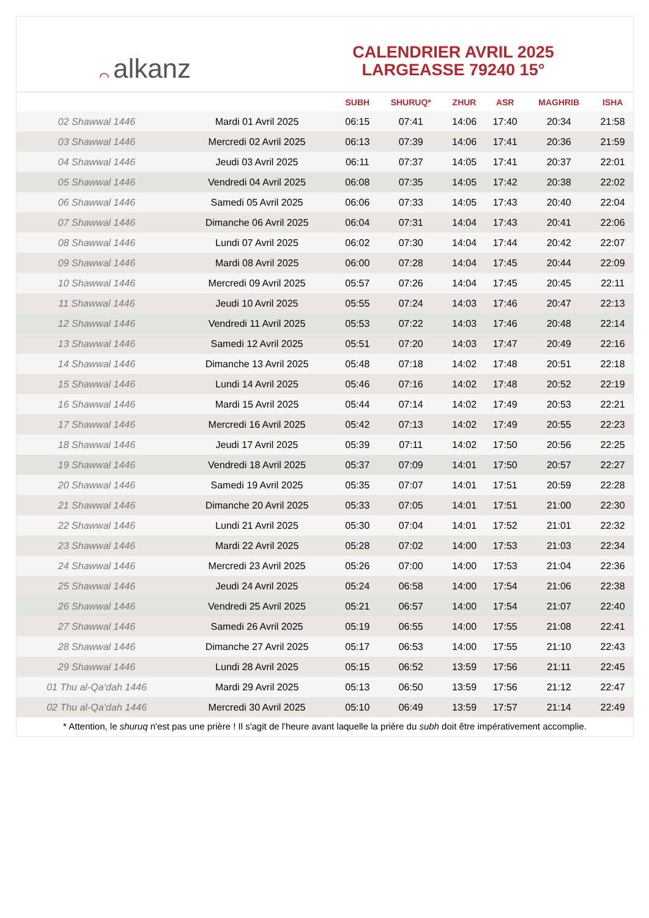⌒ alkanz
CALENDRIER AVRIL 2025
LARGEASSE 79240 15°
| | | SUBH | SHURUQ* | ZHUR | ASR | MAGHRIB | ISHA |
| --- | --- | --- | --- | --- | --- | --- | --- |
| 02 Shawwal 1446 | Mardi 01 Avril 2025 | 06:15 | 07:41 | 14:06 | 17:40 | 20:34 | 21:58 |
| 03 Shawwal 1446 | Mercredi 02 Avril 2025 | 06:13 | 07:39 | 14:06 | 17:41 | 20:36 | 21:59 |
| 04 Shawwal 1446 | Jeudi 03 Avril 2025 | 06:11 | 07:37 | 14:05 | 17:41 | 20:37 | 22:01 |
| 05 Shawwal 1446 | Vendredi 04 Avril 2025 | 06:08 | 07:35 | 14:05 | 17:42 | 20:38 | 22:02 |
| 06 Shawwal 1446 | Samedi 05 Avril 2025 | 06:06 | 07:33 | 14:05 | 17:43 | 20:40 | 22:04 |
| 07 Shawwal 1446 | Dimanche 06 Avril 2025 | 06:04 | 07:31 | 14:04 | 17:43 | 20:41 | 22:06 |
| 08 Shawwal 1446 | Lundi 07 Avril 2025 | 06:02 | 07:30 | 14:04 | 17:44 | 20:42 | 22:07 |
| 09 Shawwal 1446 | Mardi 08 Avril 2025 | 06:00 | 07:28 | 14:04 | 17:45 | 20:44 | 22:09 |
| 10 Shawwal 1446 | Mercredi 09 Avril 2025 | 05:57 | 07:26 | 14:04 | 17:45 | 20:45 | 22:11 |
| 11 Shawwal 1446 | Jeudi 10 Avril 2025 | 05:55 | 07:24 | 14:03 | 17:46 | 20:47 | 22:13 |
| 12 Shawwal 1446 | Vendredi 11 Avril 2025 | 05:53 | 07:22 | 14:03 | 17:46 | 20:48 | 22:14 |
| 13 Shawwal 1446 | Samedi 12 Avril 2025 | 05:51 | 07:20 | 14:03 | 17:47 | 20:49 | 22:16 |
| 14 Shawwal 1446 | Dimanche 13 Avril 2025 | 05:48 | 07:18 | 14:02 | 17:48 | 20:51 | 22:18 |
| 15 Shawwal 1446 | Lundi 14 Avril 2025 | 05:46 | 07:16 | 14:02 | 17:48 | 20:52 | 22:19 |
| 16 Shawwal 1446 | Mardi 15 Avril 2025 | 05:44 | 07:14 | 14:02 | 17:49 | 20:53 | 22:21 |
| 17 Shawwal 1446 | Mercredi 16 Avril 2025 | 05:42 | 07:13 | 14:02 | 17:49 | 20:55 | 22:23 |
| 18 Shawwal 1446 | Jeudi 17 Avril 2025 | 05:39 | 07:11 | 14:02 | 17:50 | 20:56 | 22:25 |
| 19 Shawwal 1446 | Vendredi 18 Avril 2025 | 05:37 | 07:09 | 14:01 | 17:50 | 20:57 | 22:27 |
| 20 Shawwal 1446 | Samedi 19 Avril 2025 | 05:35 | 07:07 | 14:01 | 17:51 | 20:59 | 22:28 |
| 21 Shawwal 1446 | Dimanche 20 Avril 2025 | 05:33 | 07:05 | 14:01 | 17:51 | 21:00 | 22:30 |
| 22 Shawwal 1446 | Lundi 21 Avril 2025 | 05:30 | 07:04 | 14:01 | 17:52 | 21:01 | 22:32 |
| 23 Shawwal 1446 | Mardi 22 Avril 2025 | 05:28 | 07:02 | 14:00 | 17:53 | 21:03 | 22:34 |
| 24 Shawwal 1446 | Mercredi 23 Avril 2025 | 05:26 | 07:00 | 14:00 | 17:53 | 21:04 | 22:36 |
| 25 Shawwal 1446 | Jeudi 24 Avril 2025 | 05:24 | 06:58 | 14:00 | 17:54 | 21:06 | 22:38 |
| 26 Shawwal 1446 | Vendredi 25 Avril 2025 | 05:21 | 06:57 | 14:00 | 17:54 | 21:07 | 22:40 |
| 27 Shawwal 1446 | Samedi 26 Avril 2025 | 05:19 | 06:55 | 14:00 | 17:55 | 21:08 | 22:41 |
| 28 Shawwal 1446 | Dimanche 27 Avril 2025 | 05:17 | 06:53 | 14:00 | 17:55 | 21:10 | 22:43 |
| 29 Shawwal 1446 | Lundi 28 Avril 2025 | 05:15 | 06:52 | 13:59 | 17:56 | 21:11 | 22:45 |
| 01 Thu al-Qa‘dah 1446 | Mardi 29 Avril 2025 | 05:13 | 06:50 | 13:59 | 17:56 | 21:12 | 22:47 |
| 02 Thu al-Qa‘dah 1446 | Mercredi 30 Avril 2025 | 05:10 | 06:49 | 13:59 | 17:57 | 21:14 | 22:49 |
* Attention, le shuruq n'est pas une prière ! Il s'agit de l'heure avant laquelle la prière du subh doit être impérativement accomplie.